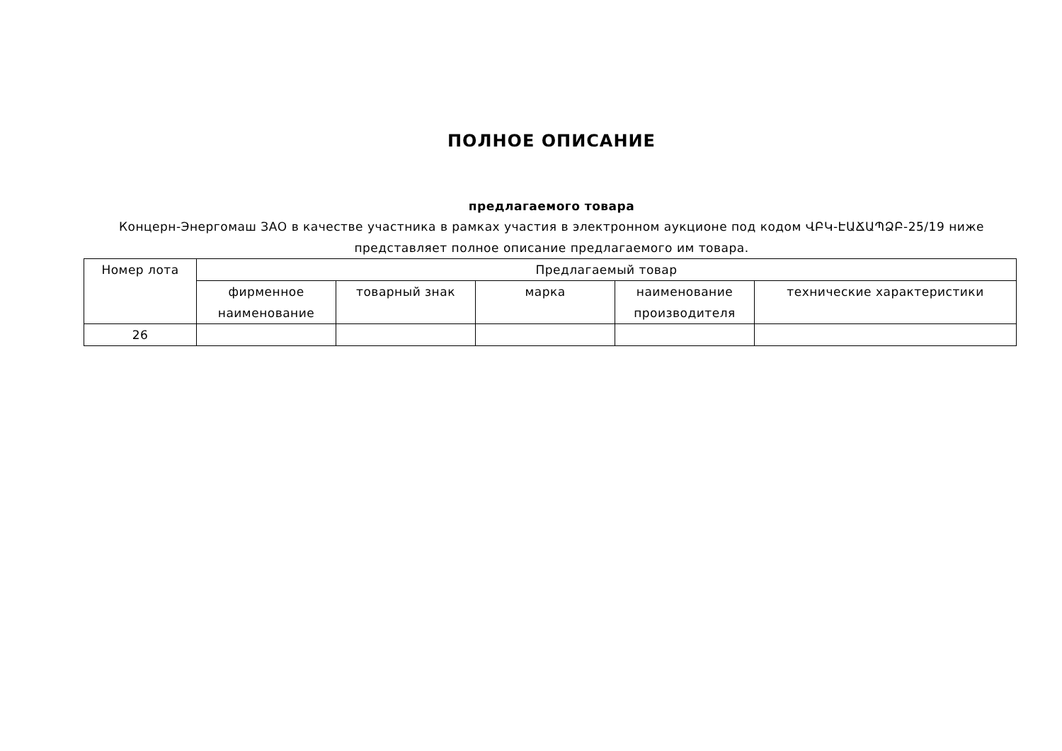ПОЛНОЕ ОПИСАНИЕ
предлагаемого товара
Концерн-Энергомаш ЗАО в качестве участника в рамках участия в электронном аукционе под кодом ՎԲԿ-ԷԱՃԱՊՁԲ-25/19 ниже представляет полное описание предлагаемого им товара.
| Номер лота | Предлагаемый товар | | | | |
| --- | --- | --- | --- | --- | --- |
| | фирменное наименование | товарный знак | марка | наименование производителя | технические характеристики |
| 26 | | | | | |